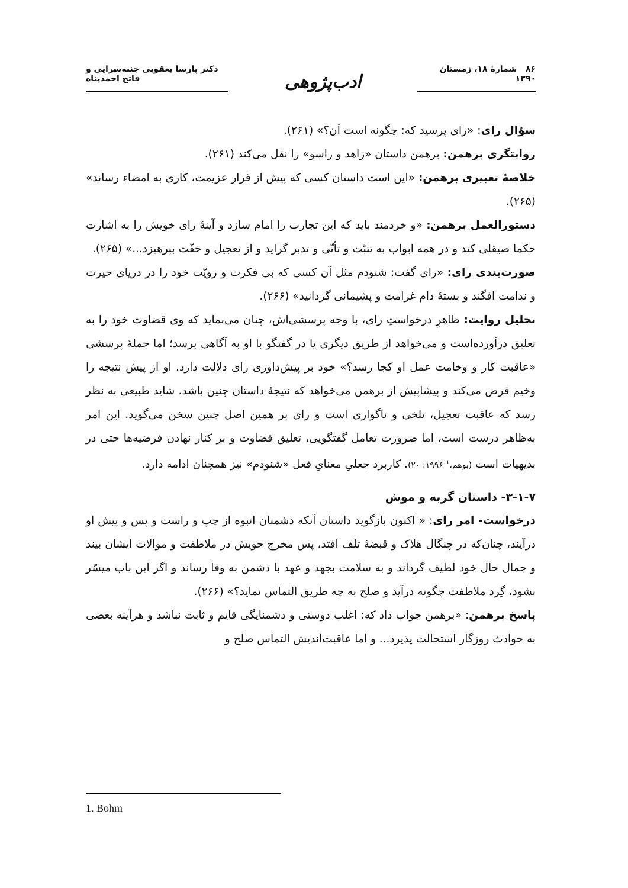۸۶ شمارهٔ ۱۸، زمستان ۱۳۹۰
ادب‌پژوهی
دکتر پارسا یعقوبی جنبه‌سرایی و فاتح احمدپناه
سؤال رای: «رای پرسید که: چگونه است آن؟» (۲۶۱).
روایتگری برهمن: برهمن داستان «زاهد و راسو» را نقل می‌کند (۲۶۱).
خلاصهٔ تعبیری برهمن: «این است داستان کسی که پیش از قرار عزیمت، کاری به امضاء رساند» (۲۶۵).
دستورالعمل برهمن: «و خردمند باید که این تجارب را امام سازد و آینهٔ رای خویش را به اشارت حکما صیقلی کند و در همه ابواب به تثبّت و تأنّی و تدبر گراید و از تعجیل و خفّت بپرهیزد...» (۲۶۵).
صورت‌بندی رای: «رای گفت: شنودم مثل آن کسی که بی فکرت و رویّت خود را در دریای حیرت و ندامت افگند و بستهٔ دام غرامت و پشیمانی گردانید» (۲۶۶).
تحلیل روایت: ظاهرِ درخواستِ رای، با وجه پرسشی‌اش، چنان می‌نماید که وی قضاوت خود را به تعلیق درآورده‌است و می‌خواهد از طریق دیگری یا در گفتگو با او به آگاهی برسد؛ اما جملهٔ پرسشی «عاقبت کار و وخامت عمل او کجا رسد؟» خود بر پیش‌داوری رای دلالت دارد. او از پیش نتیجه را وخیم فرض می‌کند و پیشاپیش از برهمن می‌خواهد که نتیجهٔ داستان چنین باشد. شاید طبیعی به نظر رسد که عاقبت تعجیل، تلخی و ناگواری است و رای بر همین اصل چنین سخن می‌گوید. این امر به‌ظاهر درست است، اما ضرورت تعامل گفتگویی، تعلیق قضاوت و بر کنار نهادن فرضیه‌ها حتی در بدیهیات است (بوهم،<sup>۱</sup> ۱۹۹۶: ۲۰). کاربرد جعلیِ معنایِ فعل «شنودم» نیز همچنان ادامه دارد.
۳-۱-۷- داستان گربه و موش
درخواست- امر رای: « اکنون بازگوید داستان آنکه دشمنان انبوه از چپ و راست و پس و پیش او درآیند، چنان‌که در چنگال هلاک و قبضهٔ تلف افتد، پس مخرج خویش در ملاطفت و موالات ایشان بیند و جمال حال خود لطیف گرداند و به سلامت بجهد و عهد با دشمن به وفا رساند و اگر این باب میسّر نشود، گِرد ملاطفت چگونه درآید و صلح به چه طریق التماس نماید؟» (۲۶۶).
پاسخ برهمن: «برهمن جواب داد که: اغلب دوستی و دشمنایگی قایم و ثابت نباشد و هرآینه بعضی به حوادث روزگار استحالت پذیرد... و اما عاقبت‌اندیش التماس صلح و
1. Bohm